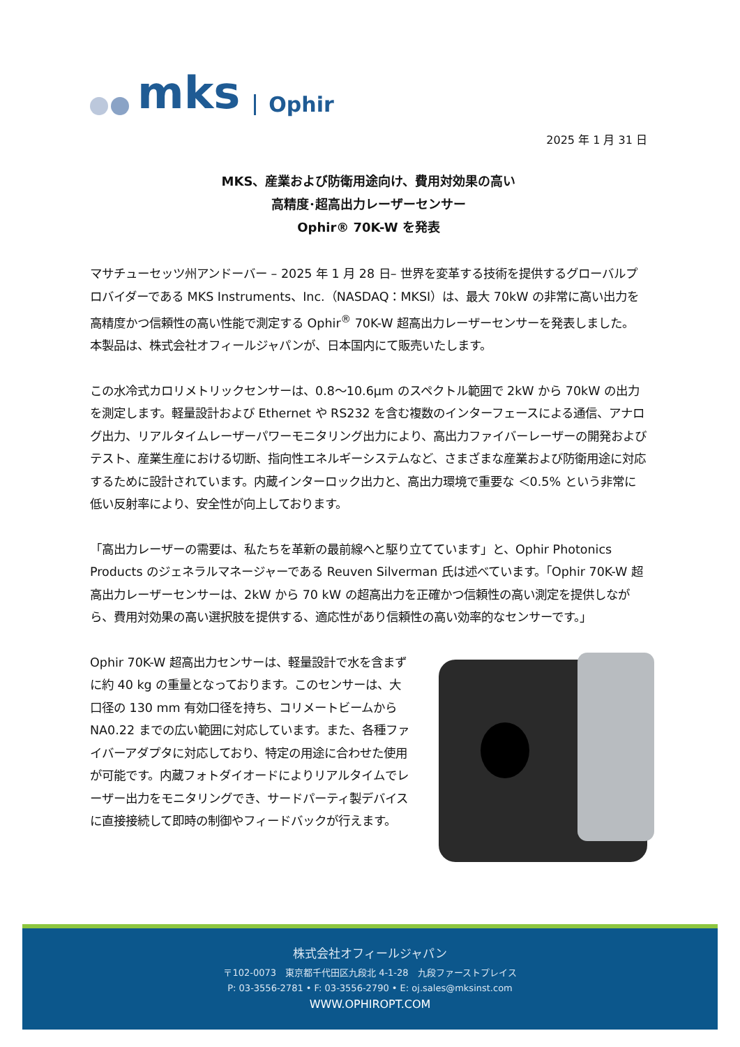mks Ophir
2025 年 1 月 31 日
MKS、産業および防衛用途向け、費用対効果の高い
高精度･超高出力レーザーセンサー
Ophir® 70K-W を発表
マサチューセッツ州アンドーバー – 2025 年 1 月 28 日– 世界を変革する技術を提供するグローバルプロバイダーである MKS Instruments、Inc.（NASDAQ：MKSI）は、最大 70kW の非常に高い出力を高精度かつ信頼性の高い性能で測定する Ophir<sup>®</sup> 70K-W 超高出力レーザーセンサーを発表しました。
本製品は、株式会社オフィールジャパンが、日本国内にて販売いたします。
この水冷式カロリメトリックセンサーは、0.8～10.6μm のスペクトル範囲で 2kW から 70kW の出力を測定します。軽量設計および Ethernet や RS232 を含む複数のインターフェースによる通信、アナログ出力、リアルタイムレーザーパワーモニタリング出力により、高出力ファイバーレーザーの開発およびテスト、産業生産における切断、指向性エネルギーシステムなど、さまざまな産業および防衛用途に対応するために設計されています。内蔵インターロック出力と、高出力環境で重要な ＜0.5% という非常に低い反射率により、安全性が向上しております。
「高出力レーザーの需要は、私たちを革新の最前線へと駆り立てています」と、Ophir Photonics Products のジェネラルマネージャーである Reuven Silverman 氏は述べています。「Ophir 70K-W 超高出力レーザーセンサーは、2kW から 70 kW の超高出力を正確かつ信頼性の高い測定を提供しながら、費用対効果の高い選択肢を提供する、適応性があり信頼性の高い効率的なセンサーです。」
Ophir 70K-W 超高出力センサーは、軽量設計で水を含まずに約 40 kg の重量となっております。このセンサーは、大口径の 130 mm 有効口径を持ち、コリメートビームから NA0.22 までの広い範囲に対応しています。また、各種ファイバーアダプタに対応しており、特定の用途に合わせた使用が可能です。内蔵フォトダイオードによりリアルタイムでレーザー出力をモニタリングでき、サードパーティ製デバイスに直接接続して即時の制御やフィードバックが行えます。
株式会社オフィールジャパン
〒102-0073　東京都千代田区九段北 4-1-28　九段ファーストプレイス
P: 03-3556-2781 • F: 03-3556-2790 • E: oj.sales@mksinst.com
WWW.OPHIROPT.COM